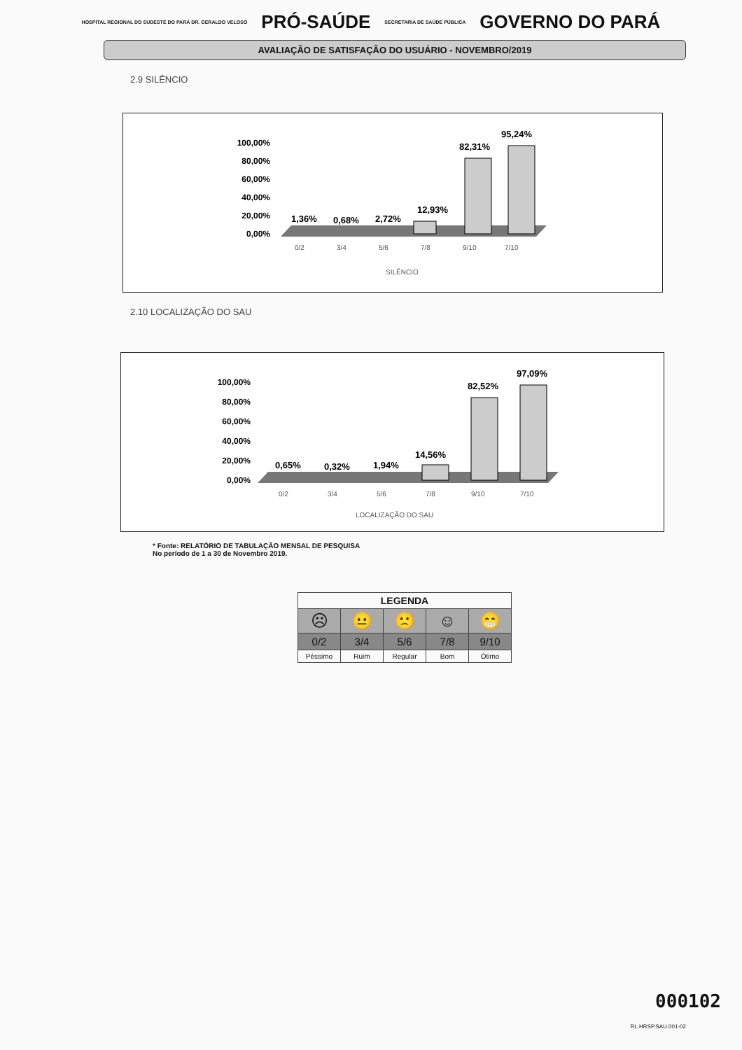HOSPITAL REGIONAL DO SUDESTE DO PARÁ DR. GERALDO VELOSO PRÓ-SAÚDE SECRETARIA DE SAÚDE PÚBLICA GOVERNO DO PARÁ
AVALIAÇÃO DE SATISFAÇÃO DO USUÁRIO - NOVEMBRO/2019
2.9 SILÊNCIO
100,00%
80,00%
60,00%
40,00%
20,00%
0,00%
1,36%
0,68%
2,72%
12,93%
82,31%
95,24%
0/2
3/4
5/6
7/8
9/10
7/10
SILÊNCIO
2.10 LOCALIZAÇÃO DO SAU
100,00%
80,00%
60,00%
40,00%
20,00%
0,00%
0,65%
0,32%
1,94%
14,56%
82,52%
97,09%
0/2
3/4
5/6
7/8
9/10
7/10
LOCALIZAÇÃO DO SAU
* Fonte: RELATÓRIO DE TABULAÇÃO MENSAL DE PESQUISA
No período de 1 a 30 de Novembro 2019.
| LEGENDA | | | | |
| --- | --- | --- | --- | --- |
| ☹ | 😐 | 🙁 | ☺ | 😁 |
| 0/2 | 3/4 | 5/6 | 7/8 | 9/10 |
| Péssimo | Ruim | Regular | Bom | Ótimo |
000102
RL.HRSP.SAU.001-02